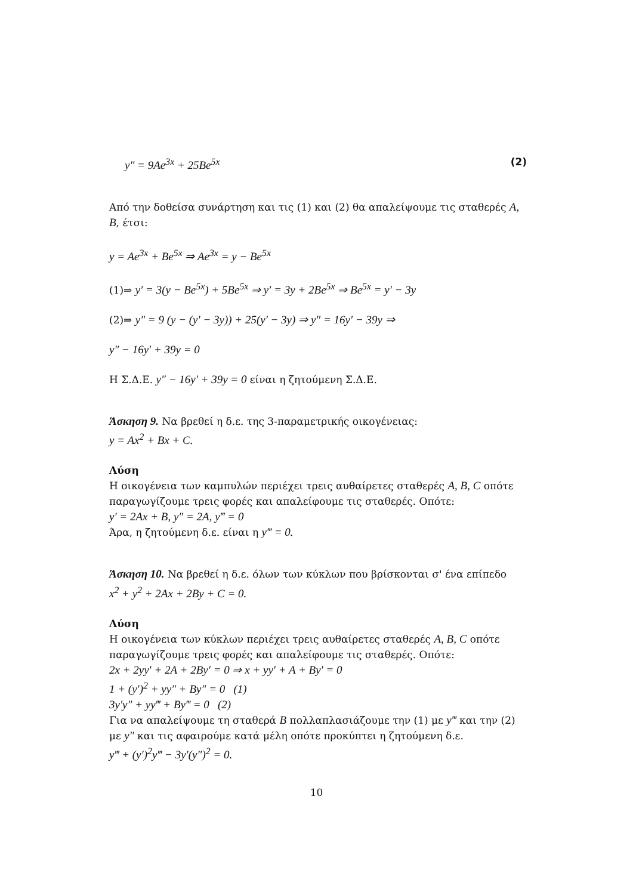y″ = 9Ae<sup>3x</sup> + 25Be<sup>5x</sup> (2)
Από την δοθείσα συνάρτηση και τις (1) και (2) θα απαλείψουμε τις σταθερές A, B, έτσι:
y = Ae<sup>3x</sup> + Be<sup>5x</sup> ⇒ Ae<sup>3x</sup> = y − Be<sup>5x</sup>
(1)⇒ y′ = 3(y − Be<sup>5x</sup>) + 5Be<sup>5x</sup> ⇒ y′ = 3y + 2Be<sup>5x</sup> ⇒ Be<sup>5x</sup> = y′ − 3y
(2)⇒ y″ = 9 (y − (y′ − 3y)) + 25(y′ − 3y) ⇒ y″ = 16y′ − 39y ⇒
y″ − 16y′ + 39y = 0
Η Σ.Δ.Ε. y″ − 16y′ + 39y = 0 είναι η ζητούμενη Σ.Δ.Ε.
Άσκηση 9. Να βρεθεί η δ.ε. της 3-παραμετρικής οικογένειας:
y = Ax<sup>2</sup> + Bx + C.
Λύση
Η οικογένεια των καμπυλών περιέχει τρεις αυθαίρετες σταθερές A, B, C οπότε παραγωγίζουμε τρεις φορές και απαλείφουμε τις σταθερές. Οπότε:
y′ = 2Ax + B, y″ = 2A, y‴ = 0
Άρα, η ζητούμενη δ.ε. είναι η y‴ = 0.
Άσκηση 10. Να βρεθεί η δ.ε. όλων των κύκλων που βρίσκονται σ' ένα επίπεδο
x<sup>2</sup> + y<sup>2</sup> + 2Ax + 2By + C = 0.
Λύση
Η οικογένεια των κύκλων περιέχει τρεις αυθαίρετες σταθερές A, B, C οπότε παραγωγίζουμε τρεις φορές και απαλείφουμε τις σταθερές. Οπότε:
2x + 2yy′ + 2A + 2By′ = 0 ⇒ x + yy′ + A + By′ = 0
1 + (y′)<sup>2</sup> + yy″ + By″ = 0 (1)
3y′y″ + yy‴ + By‴ = 0 (2)
Για να απαλείψουμε τη σταθερά B πολλαπλασιάζουμε την (1) με y‴ και την (2) με y″ και τις αφαιρούμε κατά μέλη οπότε προκύπτει η ζητούμενη δ.ε.
y‴ + (y′)<sup>2</sup>y‴ − 3y′(y″)<sup>2</sup> = 0.
10